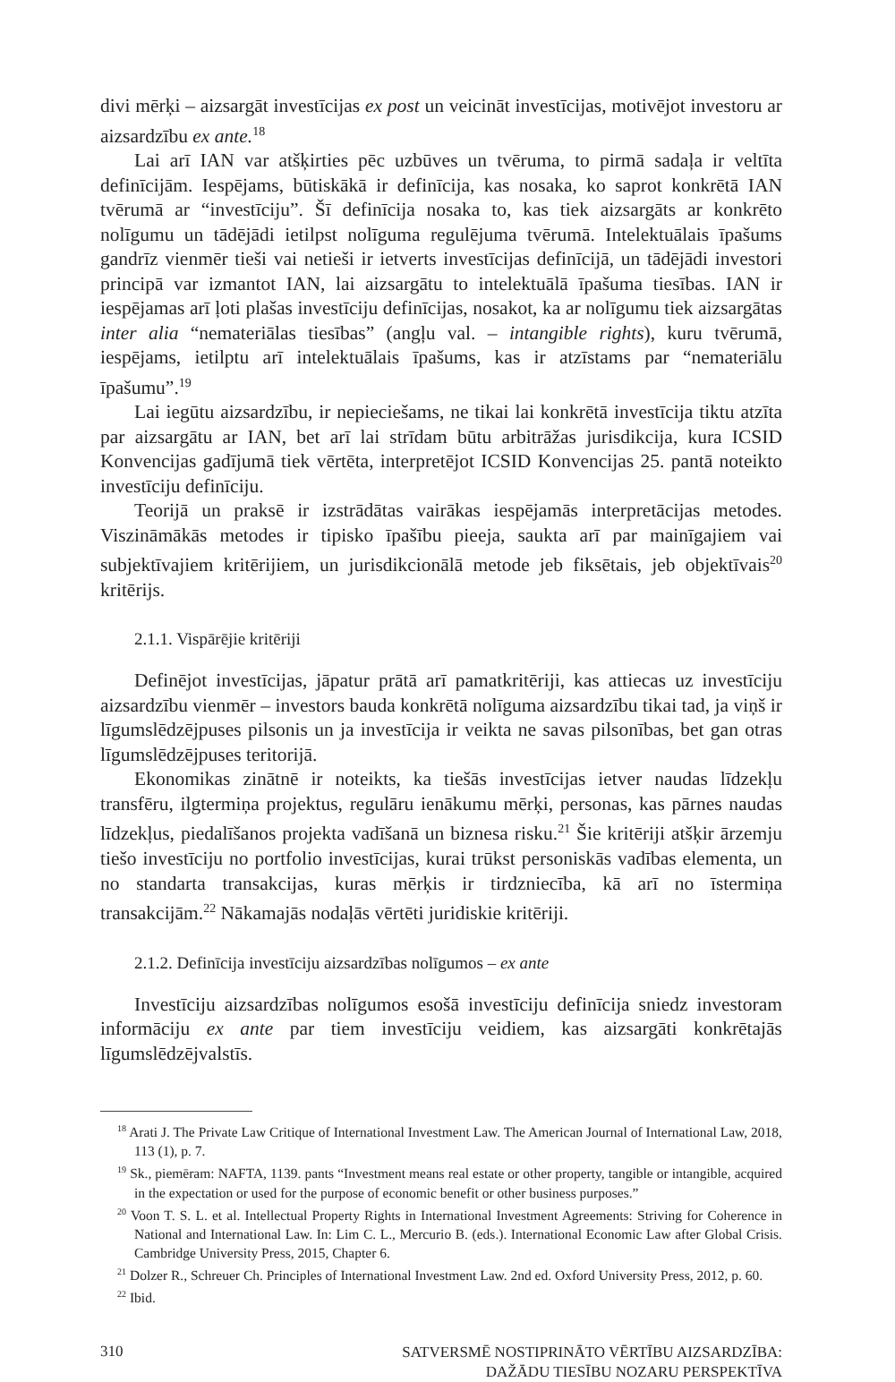divi mērķi – aizsargāt investīcijas ex post un veicināt investīcijas, motivējot investoru ar aizsardzību ex ante.<sup>18</sup>
Lai arī IAN var atšķirties pēc uzbūves un tvēruma, to pirmā sadaļa ir veltīta definīcijām. Iespējams, būtiskākā ir definīcija, kas nosaka, ko saprot konkrētā IAN tvērumā ar “investīciju”. Šī definīcija nosaka to, kas tiek aizsargāts ar konkrēto nolīgumu un tādējādi ietilpst nolīguma regulējuma tvērumā. Intelektuālais īpašums gandrīz vienmēr tieši vai netieši ir ietverts investīcijas definīcijā, un tādējādi investori principā var izmantot IAN, lai aizsargātu to intelektuālā īpašuma tiesības. IAN ir iespējamas arī ļoti plašas investīciju definīcijas, nosakot, ka ar nolīgumu tiek aizsargātas inter alia “nemateriālas tiesības” (angļu val. – intangible rights), kuru tvērumā, iespējams, ietilptu arī intelektuālais īpašums, kas ir atzīstams par “nemateriālu īpašumu”.<sup>19</sup>
Lai iegūtu aizsardzību, ir nepieciešams, ne tikai lai konkrētā investīcija tiktu atzīta par aizsargātu ar IAN, bet arī lai strīdam būtu arbitrāžas jurisdikcija, kura ICSID Konvencijas gadījumā tiek vērtēta, interpretējot ICSID Konvencijas 25. pantā noteikto investīciju definīciju.
Teorijā un praksē ir izstrādātas vairākas iespējamās interpretācijas metodes. Viszināmākās metodes ir tipisko īpašību pieeja, saukta arī par mainīgajiem vai subjektīvajiem kritērijiem, un jurisdikcionālā metode jeb fiksētais, jeb objektīvais<sup>20</sup> kritērijs.
2.1.1. Vispārējie kritēriji
Definējot investīcijas, jāpatur prātā arī pamatkritēriji, kas attiecas uz investīciju aizsardzību vienmēr – investors bauda konkrētā nolīguma aizsardzību tikai tad, ja viņš ir līgumslēdzējpuses pilsonis un ja investīcija ir veikta ne savas pilsonības, bet gan otras līgumslēdzējpuses teritorijā.
Ekonomikas zinātnē ir noteikts, ka tiešās investīcijas ietver naudas līdzekļu transfēru, ilgtermiņa projektus, regulāru ienākumu mērķi, personas, kas pārnes naudas līdzekļus, piedalīšanos projekta vadīšanā un biznesa risku.<sup>21</sup> Šie kritēriji atšķir ārzemju tiešo investīciju no portfolio investīcijas, kurai trūkst personiskās vadības elementa, un no standarta transakcijas, kuras mērķis ir tirdzniecība, kā arī no īstermiņa transakcijām.<sup>22</sup> Nākamajās nodaļās vērtēti juridiskie kritēriji.
2.1.2. Definīcija investīciju aizsardzības nolīgumos – ex ante
Investīciju aizsardzības nolīgumos esošā investīciju definīcija sniedz investoram informāciju ex ante par tiem investīciju veidiem, kas aizsargāti konkrētajās līgumslēdzējvalstīs.
<sup>18</sup> Arati J. The Private Law Critique of International Investment Law. The American Journal of International Law, 2018, 113 (1), p. 7.
<sup>19</sup> Sk., piemēram: NAFTA, 1139. pants “Investment means real estate or other property, tangible or intangible, acquired in the expectation or used for the purpose of economic benefit or other business purposes.”
<sup>20</sup> Voon T. S. L. et al. Intellectual Property Rights in International Investment Agreements: Striving for Coherence in National and International Law. In: Lim C. L., Mercurio B. (eds.). International Economic Law after Global Crisis. Cambridge University Press, 2015, Chapter 6.
<sup>21</sup> Dolzer R., Schreuer Ch. Principles of International Investment Law. 2nd ed. Oxford University Press, 2012, p. 60.
<sup>22</sup> Ibid.
310 SATVERSMĒ NOSTIPRINĀTO VĒRTĪBU AIZSARDZĪBA:
DAŽĀDU TIESĪBU NOZARU PERSPEKTĪVA